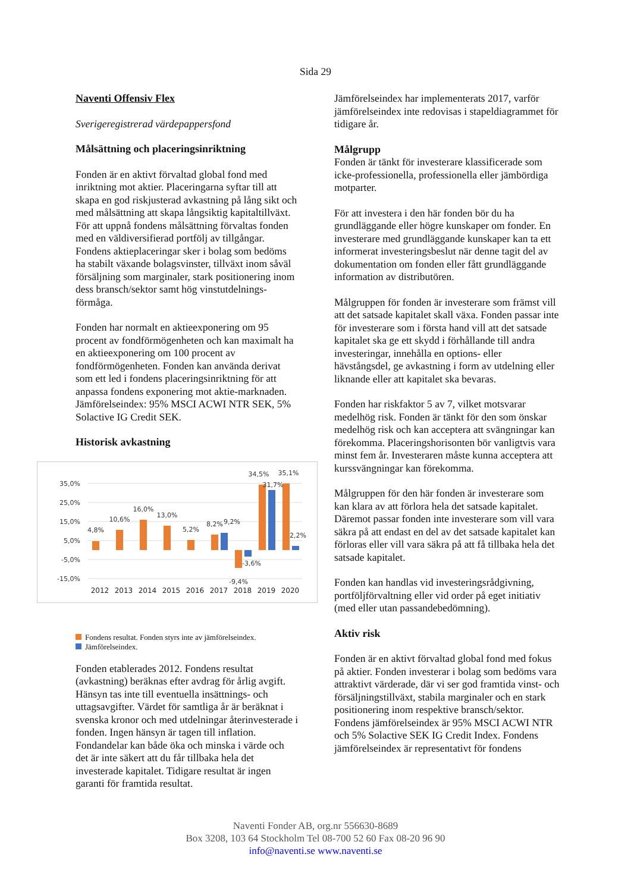Sida 29
Naventi Offensiv Flex
Sverigeregistrerad värdepappersfond
Målsättning och placeringsinriktning
Fonden är en aktivt förvaltad global fond med inriktning mot aktier. Placeringarna syftar till att skapa en god riskjusterad avkastning på lång sikt och med målsättning att skapa långsiktig kapitaltillväxt. För att uppnå fondens målsättning förvaltas fonden med en väldiversifierad portfölj av tillgångar. Fondens aktieplaceringar sker i bolag som bedöms ha stabilt växande bolagsvinster, tillväxt inom såväl försäljning som marginaler, stark positionering inom dess bransch/sektor samt hög vinstutdelnings-förmåga.
Fonden har normalt en aktieexponering om 95 procent av fondförmögenheten och kan maximalt ha en aktieexponering om 100 procent av fondförmögenheten. Fonden kan använda derivat som ett led i fondens placeringsinriktning för att anpassa fondens exponering mot aktie-marknaden. Jämförelseindex: 95% MSCI ACWI NTR SEK, 5% Solactive IG Credit SEK.
Historisk avkastning
35,0%
25,0%
15,0%
5,0%
-5,0%
-15,0%
4,8%
10,6%
16,0%
13,0%
5,2%
8,2%
9,2%
-9,4%
-3,6%
34,5%
31,7%
35,1%
2,2%
2012
2013
2014
2015
2016
2017
2018
2019
2020
Fondens resultat. Fonden styrs inte av jämförelseindex.
Jämförelseindex.
Fonden etablerades 2012. Fondens resultat (avkastning) beräknas efter avdrag för årlig avgift. Hänsyn tas inte till eventuella insättnings- och uttagsavgifter. Värdet för samtliga år är beräknat i svenska kronor och med utdelningar återinvesterade i fonden. Ingen hänsyn är tagen till inflation. Fondandelar kan både öka och minska i värde och det är inte säkert att du får tillbaka hela det investerade kapitalet. Tidigare resultat är ingen garanti för framtida resultat.
Jämförelseindex har implementerats 2017, varför jämförelseindex inte redovisas i stapeldiagrammet för tidigare år.
Målgrupp
Fonden är tänkt för investerare klassificerade som icke-professionella, professionella eller jämbördiga motparter.
För att investera i den här fonden bör du ha grundläggande eller högre kunskaper om fonder. En investerare med grundläggande kunskaper kan ta ett informerat investeringsbeslut när denne tagit del av dokumentation om fonden eller fått grundläggande information av distributören.
Målgruppen för fonden är investerare som främst vill att det satsade kapitalet skall växa. Fonden passar inte för investerare som i första hand vill att det satsade kapitalet ska ge ett skydd i förhållande till andra investeringar, innehålla en options- eller hävstångsdel, ge avkastning i form av utdelning eller liknande eller att kapitalet ska bevaras.
Fonden har riskfaktor 5 av 7, vilket motsvarar medelhög risk. Fonden är tänkt för den som önskar medelhög risk och kan acceptera att svängningar kan förekomma. Placeringshorisonten bör vanligtvis vara minst fem år. Investeraren måste kunna acceptera att kurssvängningar kan förekomma.
Målgruppen för den här fonden är investerare som kan klara av att förlora hela det satsade kapitalet. Däremot passar fonden inte investerare som vill vara säkra på att endast en del av det satsade kapitalet kan förloras eller vill vara säkra på att få tillbaka hela det satsade kapitalet.
Fonden kan handlas vid investeringsrådgivning, portföljförvaltning eller vid order på eget initiativ (med eller utan passandebedömning).
Aktiv risk
Fonden är en aktivt förvaltad global fond med fokus på aktier. Fonden investerar i bolag som bedöms vara attraktivt värderade, där vi ser god framtida vinst- och försäljningstillväxt, stabila marginaler och en stark positionering inom respektive bransch/sektor. Fondens jämförelseindex är 95% MSCI ACWI NTR och 5% Solactive SEK IG Credit Index. Fondens jämförelseindex är representativt för fondens
Naventi Fonder AB, org.nr 556630-8689
Box 3208, 103 64 Stockholm Tel 08-700 52 60 Fax 08-20 96 90
info@naventi.se www.naventi.se